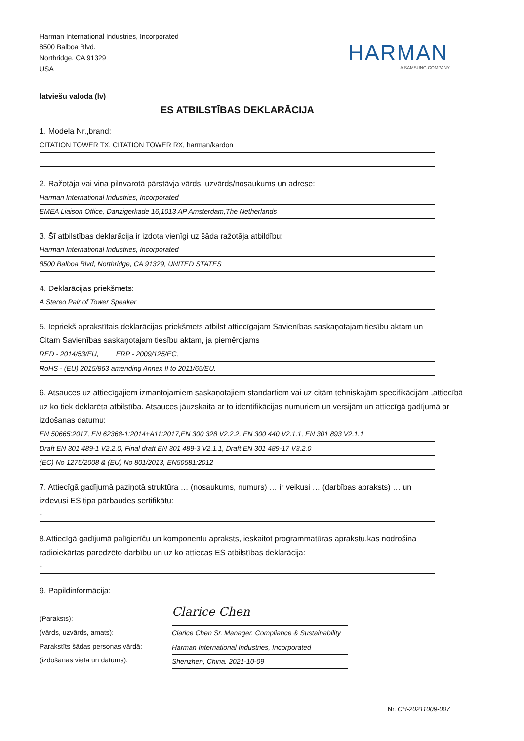Harman International Industries, Incorporated
8500 Balboa Blvd.
Northridge, CA 91329
USA
HARMAN
A SAMSUNG COMPANY
latviešu valoda (lv)
ES ATBILSTĪBAS DEKLARĀCIJA
1. Modela Nr.,brand:
CITATION TOWER TX, CITATION TOWER RX, harman/kardon
2. Ražotāja vai viņa pilnvarotā pārstāvja vārds, uzvārds/nosaukums un adrese:
Harman International Industries, Incorporated
EMEA Liaison Office, Danzigerkade 16,1013 AP Amsterdam,The Netherlands
3. Šī atbilstības deklarācija ir izdota vienīgi uz šāda ražotāja atbildību:
Harman International Industries, Incorporated
8500 Balboa Blvd, Northridge, CA 91329, UNITED STATES
4. Deklarācijas priekšmets:
A Stereo Pair of Tower Speaker
5. Iepriekš aprakstītais deklarācijas priekšmets atbilst attiecīgajam Savienības saskaņotajam tiesību aktam un Citam Savienības saskaņotajam tiesību aktam, ja piemērojams
RED - 2014/53/EU, ERP - 2009/125/EC,
RoHS - (EU) 2015/863 amending Annex II to 2011/65/EU,
6. Atsauces uz attiecīgajiem izmantojamiem saskaņotajiem standartiem vai uz citām tehniskajām specifikācijām ,attiecībā uz ko tiek deklarēta atbilstība. Atsauces jāuzskaita ar to identifikācijas numuriem un versijām un attiecīgā gadījumā ar izdošanas datumu:
EN 50665:2017, EN 62368-1:2014+A11:2017,EN 300 328 V2.2.2, EN 300 440 V2.1.1, EN 301 893 V2.1.1
Draft EN 301 489-1 V2.2.0, Final draft EN 301 489-3 V2.1.1, Draft EN 301 489-17 V3.2.0
(EC) No 1275/2008 & (EU) No 801/2013, EN50581:2012
7. Attiecīgā gadījumā paziņotā struktūra … (nosaukums, numurs) … ir veikusi … (darbības apraksts) … un izdevusi ES tipa pārbaudes sertifikātu:
-
8.Attiecīgā gadījumā palīgierīču un komponentu apraksts, ieskaitot programmatūras aprakstu,kas nodrošina radioiekārtas paredzēto darbību un uz ko attiecas ES atbilstības deklarācija:
-
9. Papildinformācija:
(Paraksts):
(vārds, uzvārds, amats):
Parakstīts šādas personas vārdā:
(izdošanas vieta un datums):
Clarice Chen
Clarice Chen Sr. Manager. Compliance & Sustainability
Harman International Industries, Incorporated
Shenzhen, China. 2021-10-09
Nr. CH-20211009-007